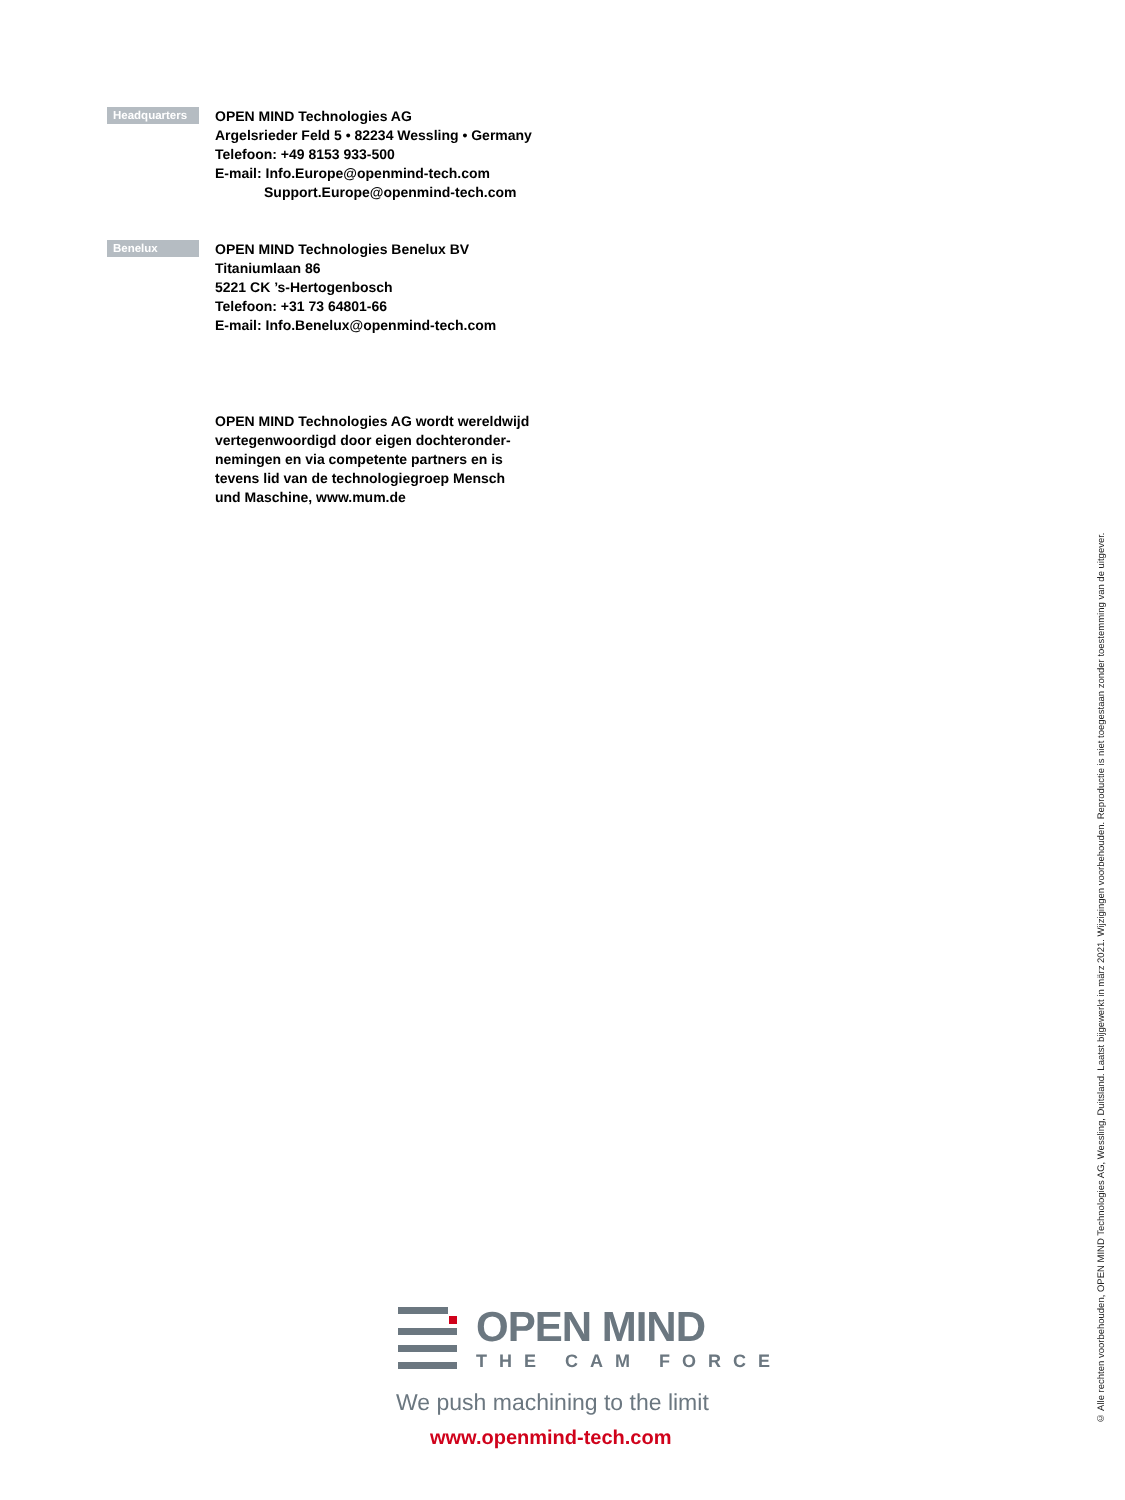Headquarters
OPEN MIND Technologies AG
Argelsrieder Feld 5 • 82234 Wessling • Germany
Telefoon: +49 8153 933-500
E-mail: Info.Europe@openmind-tech.com
Support.Europe@openmind-tech.com
Benelux
OPEN MIND Technologies Benelux BV
Titaniumlaan 86
5221 CK ’s-Hertogenbosch
Telefoon: +31 73 64801-66
E-mail: Info.Benelux@openmind-tech.com
OPEN MIND Technologies AG wordt wereldwijd
vertegenwoordigd door eigen dochteronder-
nemingen en via competente partners en is
tevens lid van de technologiegroep Mensch
und Maschine, www.mum.de
OPEN MIND
THE CAM FORCE
We push machining to the limit
www.openmind-tech.com
© Alle rechten voorbehouden, OPEN MIND Technologies AG, Wessling, Duitsland. Laatst bijgewerkt in märz 2021. Wijzigingen voorbehouden. Reproductie is niet toegestaan zonder toestemming van de uitgever.